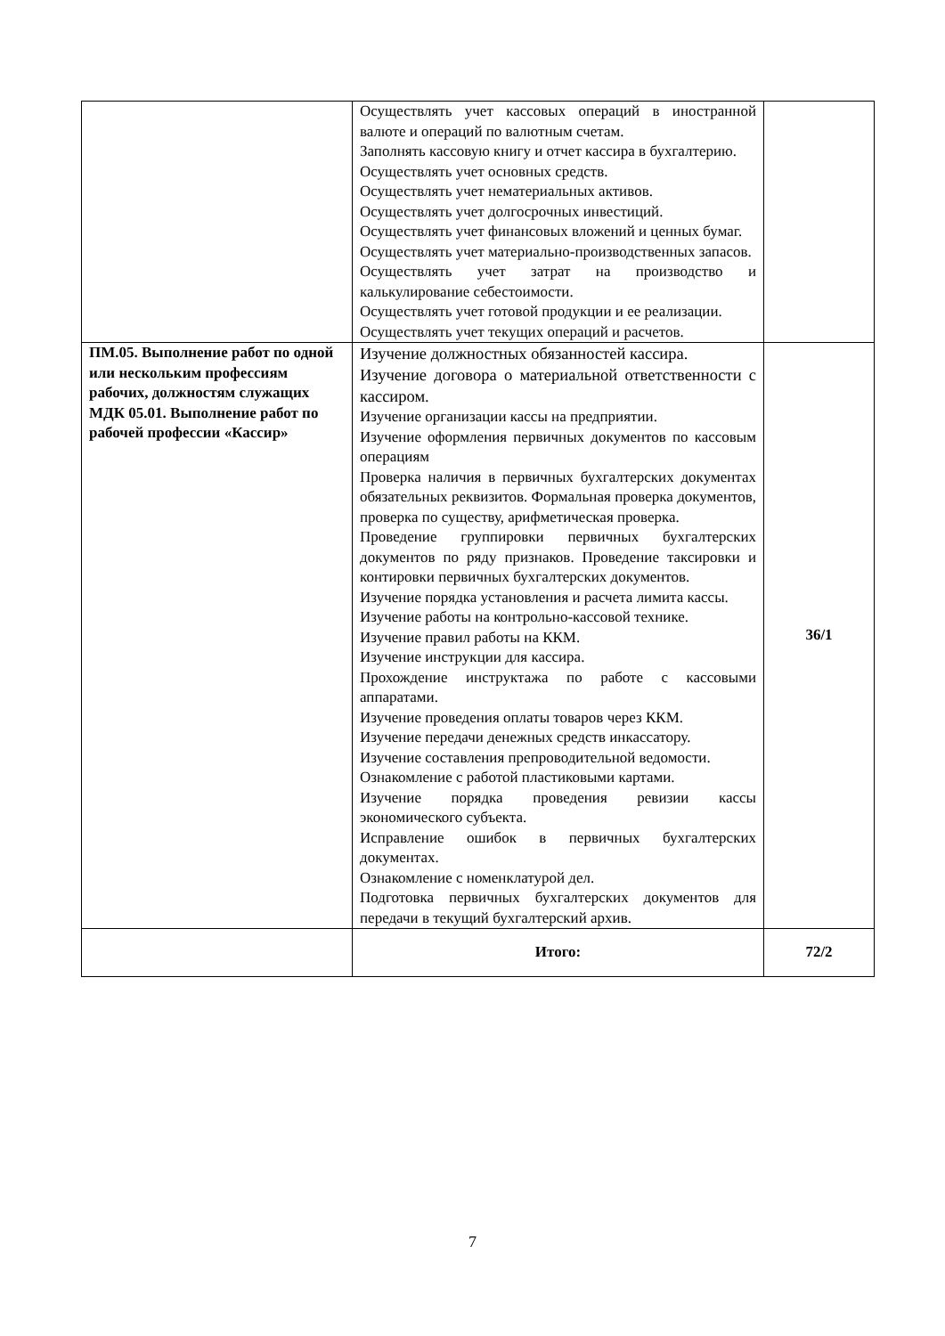| | Осуществлять учет кассовых операций в иностранной валюте и операций по валютным счетам. Заполнять кассовую книгу и отчет кассира в бухгалтерию. Осуществлять учет основных средств. Осуществлять учет нематериальных активов. Осуществлять учет долгосрочных инвестиций. Осуществлять учет финансовых вложений и ценных бумаг. Осуществлять учет материально-производственных запасов. Осуществлять учет затрат на производство и калькулирование себестоимости. Осуществлять учет готовой продукции и ее реализации. Осуществлять учет текущих операций и расчетов. | |
| ПМ.05. Выполнение работ по одной или нескольким профессиям рабочих, должностям служащих МДК 05.01. Выполнение работ по рабочей профессии «Кассир» | Изучение должностных обязанностей кассира. Изучение договора о материальной ответственности с кассиром. Изучение организации кассы на предприятии. Изучение оформления первичных документов по кассовым операциям Проверка наличия в первичных бухгалтерских документах обязательных реквизитов. Формальная проверка документов, проверка по существу, арифметическая проверка. Проведение группировки первичных бухгалтерских документов по ряду признаков. Проведение таксировки и контировки первичных бухгалтерских документов. Изучение порядка установления и расчета лимита кассы. Изучение работы на контрольно-кассовой технике. Изучение правил работы на ККМ. Изучение инструкции для кассира. Прохождение инструктажа по работе с кассовыми аппаратами. Изучение проведения оплаты товаров через ККМ. Изучение передачи денежных средств инкассатору. Изучение составления препроводительной ведомости. Ознакомление с работой пластиковыми картами. Изучение порядка проведения ревизии кассы экономического субъекта. Исправление ошибок в первичных бухгалтерских документах. Ознакомление с номенклатурой дел. Подготовка первичных бухгалтерских документов для передачи в текущий бухгалтерский архив. | 36/1 |
| | Итого: | 72/2 |
7